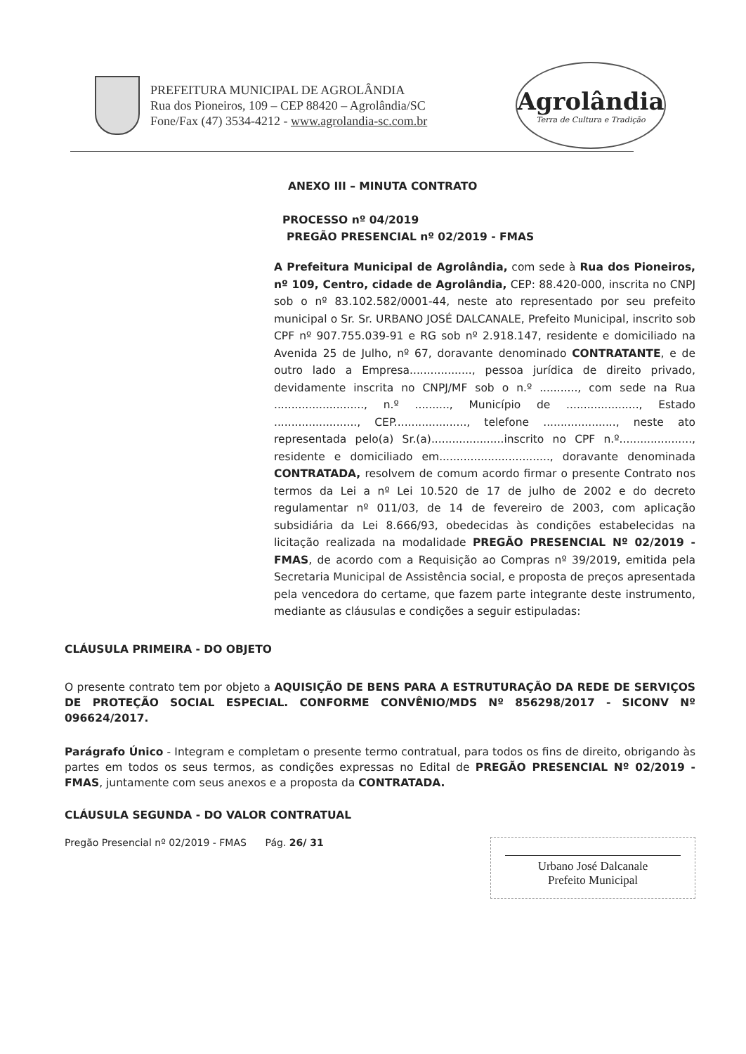PREFEITURA MUNICIPAL DE AGROLÂNDIA
Rua dos Pioneiros, 109 – CEP 88420 – Agrolândia/SC
Fone/Fax (47) 3534-4212 - www.agrolandia-sc.com.br
Agrolândia
Terra de Cultura e Tradição
ANEXO III – MINUTA CONTRATO
PROCESSO nº 04/2019
PREGÃO PRESENCIAL nº 02/2019 - FMAS
A Prefeitura Municipal de Agrolândia, com sede à Rua dos Pioneiros, nº 109, Centro, cidade de Agrolândia, CEP: 88.420-000, inscrita no CNPJ sob o nº 83.102.582/0001-44, neste ato representado por seu prefeito municipal o Sr. Sr. URBANO JOSÉ DALCANALE, Prefeito Municipal, inscrito sob CPF nº 907.755.039-91 e RG sob nº 2.918.147, residente e domiciliado na Avenida 25 de Julho, nº 67, doravante denominado CONTRATANTE, e de outro lado a Empresa.................., pessoa jurídica de direito privado, devidamente inscrita no CNPJ/MF sob o n.º ..........., com sede na Rua .........................., n.º .........., Município de ....................., Estado ........................, CEP....................., telefone ....................., neste ato representada pelo(a) Sr.(a).....................inscrito no CPF n.º....................., residente e domiciliado em................................, doravante denominada CONTRATADA, resolvem de comum acordo firmar o presente Contrato nos termos da Lei a nº Lei 10.520 de 17 de julho de 2002 e do decreto regulamentar nº 011/03, de 14 de fevereiro de 2003, com aplicação subsidiária da Lei 8.666/93, obedecidas às condições estabelecidas na licitação realizada na modalidade PREGÃO PRESENCIAL Nº 02/2019 - FMAS, de acordo com a Requisição ao Compras nº 39/2019, emitida pela Secretaria Municipal de Assistência social, e proposta de preços apresentada pela vencedora do certame, que fazem parte integrante deste instrumento, mediante as cláusulas e condições a seguir estipuladas:
CLÁUSULA PRIMEIRA - DO OBJETO
O presente contrato tem por objeto a AQUISIÇÃO DE BENS PARA A ESTRUTURAÇÃO DA REDE DE SERVIÇOS DE PROTEÇÃO SOCIAL ESPECIAL. CONFORME CONVÊNIO/MDS Nº 856298/2017 - SICONV Nº 096624/2017.
Parágrafo Único - Integram e completam o presente termo contratual, para todos os fins de direito, obrigando às partes em todos os seus termos, as condições expressas no Edital de PREGÃO PRESENCIAL Nº 02/2019 - FMAS, juntamente com seus anexos e a proposta da CONTRATADA.
CLÁUSULA SEGUNDA - DO VALOR CONTRATUAL
Pregão Presencial nº 02/2019 - FMAS Pág. 26/ 31
Urbano José Dalcanale
Prefeito Municipal